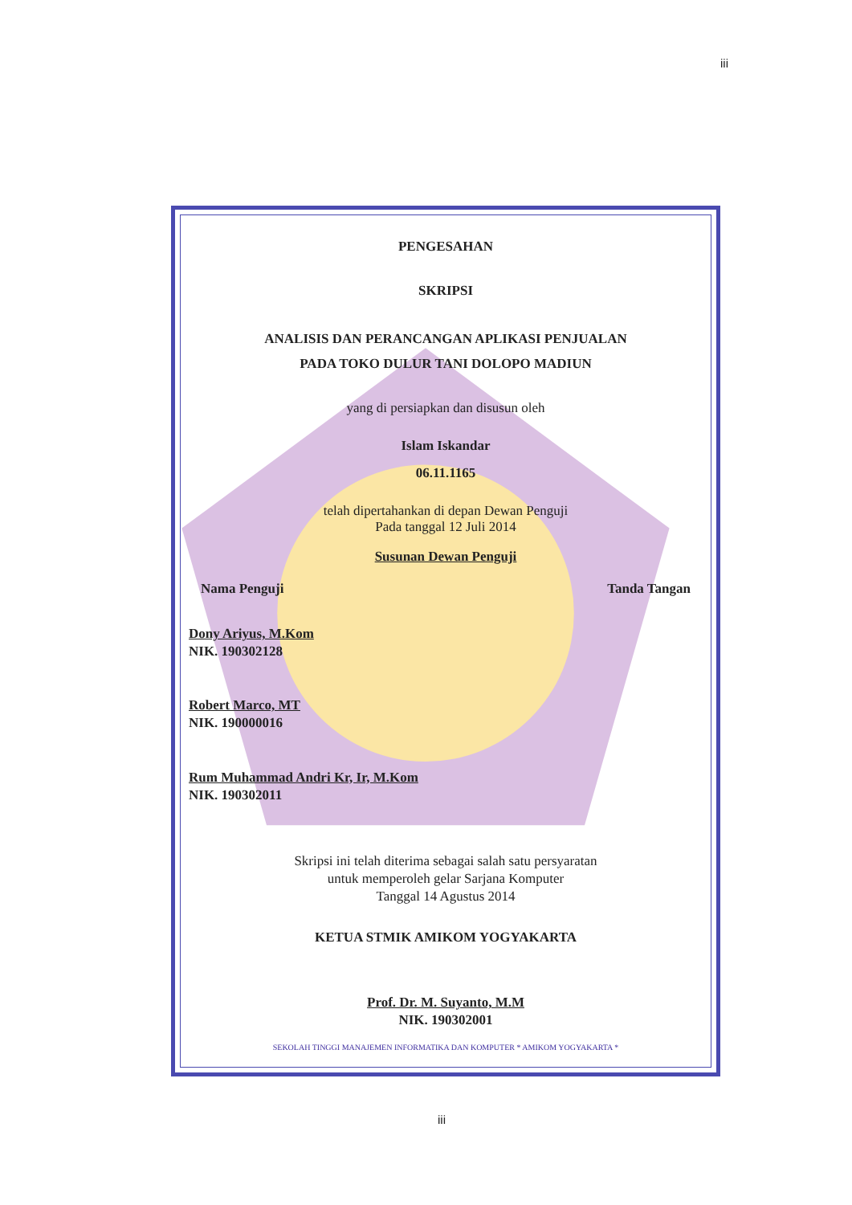iii
PENGESAHAN
SKRIPSI
ANALISIS DAN PERANCANGAN APLIKASI PENJUALAN
PADA TOKO DULUR TANI DOLOPO MADIUN
yang di persiapkan dan disusun oleh
Islam Iskandar
06.11.1165
telah dipertahankan di depan Dewan Penguji
Pada tanggal 12 Juli 2014
Susunan Dewan Penguji
Nama Penguji Tanda Tangan
Dony Ariyus, M.Kom
NIK. 190302128
Robert Marco, MT
NIK. 190000016
Rum Muhammad Andri Kr, Ir, M.Kom
NIK. 190302011
Skripsi ini telah diterima sebagai salah satu persyaratan
untuk memperoleh gelar Sarjana Komputer
Tanggal 14 Agustus 2014
KETUA STMIK AMIKOM YOGYAKARTA
Prof. Dr. M. Suyanto, M.M
NIK. 190302001
SEKOLAH TINGGI MANAJEMEN INFORMATIKA DAN KOMPUTER * AMIKOM YOGYAKARTA *
iii